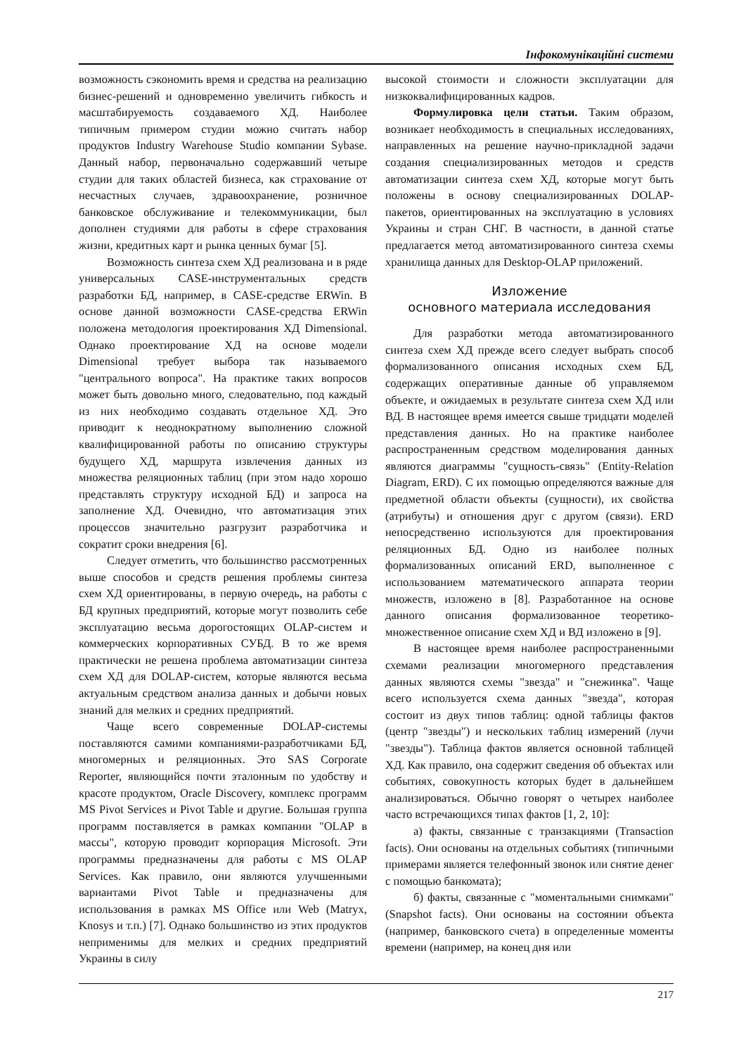Інфокомунікаційні системи
возможность сэкономить время и средства на реализацию бизнес-решений и одновременно увеличить гибкость и масштабируемость создаваемого ХД. Наиболее типичным примером студии можно считать набор продуктов Industry Warehouse Studio компании Sybase. Данный набор, первоначально содержавший четыре студии для таких областей бизнеса, как страхование от несчастных случаев, здравоохранение, розничное банковское обслуживание и телекоммуникации, был дополнен студиями для работы в сфере страхования жизни, кредитных карт и рынка ценных бумаг [5].
Возможность синтеза схем ХД реализована и в ряде универсальных CASE-инструментальных средств разработки БД, например, в CASE-средстве ERWin. В основе данной возможности CASE-средства ERWin положена методология проектирования ХД Dimensional. Однако проектирование ХД на основе модели Dimensional требует выбора так называемого "центрального вопроса". На практике таких вопросов может быть довольно много, следовательно, под каждый из них необходимо создавать отдельное ХД. Это приводит к неоднократному выполнению сложной квалифицированной работы по описанию структуры будущего ХД, маршрута извлечения данных из множества реляционных таблиц (при этом надо хорошо представлять структуру исходной БД) и запроса на заполнение ХД. Очевидно, что автоматизация этих процессов значительно разгрузит разработчика и сократит сроки внедрения [6].
Следует отметить, что большинство рассмотренных выше способов и средств решения проблемы синтеза схем ХД ориентированы, в первую очередь, на работы с БД крупных предприятий, которые могут позволить себе эксплуатацию весьма дорогостоящих OLAP-систем и коммерческих корпоративных СУБД. В то же время практически не решена проблема автоматизации синтеза схем ХД для DOLAP-систем, которые являются весьма актуальным средством анализа данных и добычи новых знаний для мелких и средних предприятий.
Чаще всего современные DOLAP-системы поставляются самими компаниями-разработчиками БД, многомерных и реляционных. Это SAS Corporate Reporter, являющийся почти эталонным по удобству и красоте продуктом, Oracle Discovery, комплекс программ MS Pivot Services и Pivot Table и другие. Большая группа программ поставляется в рамках компании "OLAP в массы", которую проводит корпорация Microsoft. Эти программы предназначены для работы с MS OLAP Services. Как правило, они являются улучшенными вариантами Pivot Table и предназначены для использования в рамках MS Office или Web (Matryx, Knosys и т.п.) [7]. Однако большинство из этих продуктов неприменимы для мелких и средних предприятий Украины в силу
высокой стоимости и сложности эксплуатации для низкоквалифицированных кадров.
Формулировка цели статьи. Таким образом, возникает необходимость в специальных исследованиях, направленных на решение научно-прикладной задачи создания специализированных методов и средств автоматизации синтеза схем ХД, которые могут быть положены в основу специализированных DOLAP-пакетов, ориентированных на эксплуатацию в условиях Украины и стран СНГ. В частности, в данной статье предлагается метод автоматизированного синтеза схемы хранилища данных для Desktop-OLAP приложений.
Изложение
основного материала исследования
Для разработки метода автоматизированного синтеза схем ХД прежде всего следует выбрать способ формализованного описания исходных схем БД, содержащих оперативные данные об управляемом объекте, и ожидаемых в результате синтеза схем ХД или ВД. В настоящее время имеется свыше тридцати моделей представления данных. Но на практике наиболее распространенным средством моделирования данных являются диаграммы "сущность-связь" (Entity-Relation Diagram, ERD). С их помощью определяются важные для предметной области объекты (сущности), их свойства (атрибуты) и отношения друг с другом (связи). ERD непосредственно используются для проектирования реляционных БД. Одно из наиболее полных формализованных описаний ERD, выполненное с использованием математического аппарата теории множеств, изложено в [8]. Разработанное на основе данного описания формализованное теоретико-множественное описание схем ХД и ВД изложено в [9].
В настоящее время наиболее распространенными схемами реализации многомерного представления данных являются схемы "звезда" и "снежинка". Чаще всего используется схема данных "звезда", которая состоит из двух типов таблиц: одной таблицы фактов (центр "звезды") и нескольких таблиц измерений (лучи "звезды"). Таблица фактов является основной таблицей ХД. Как правило, она содержит сведения об объектах или событиях, совокупность которых будет в дальнейшем анализироваться. Обычно говорят о четырех наиболее часто встречающихся типах фактов [1, 2, 10]:
а) факты, связанные с транзакциями (Transaction facts). Они основаны на отдельных событиях (типичными примерами является телефонный звонок или снятие денег с помощью банкомата);
б) факты, связанные с "моментальными снимками" (Snapshot facts). Они основаны на состоянии объекта (например, банковского счета) в определенные моменты времени (например, на конец дня или
217